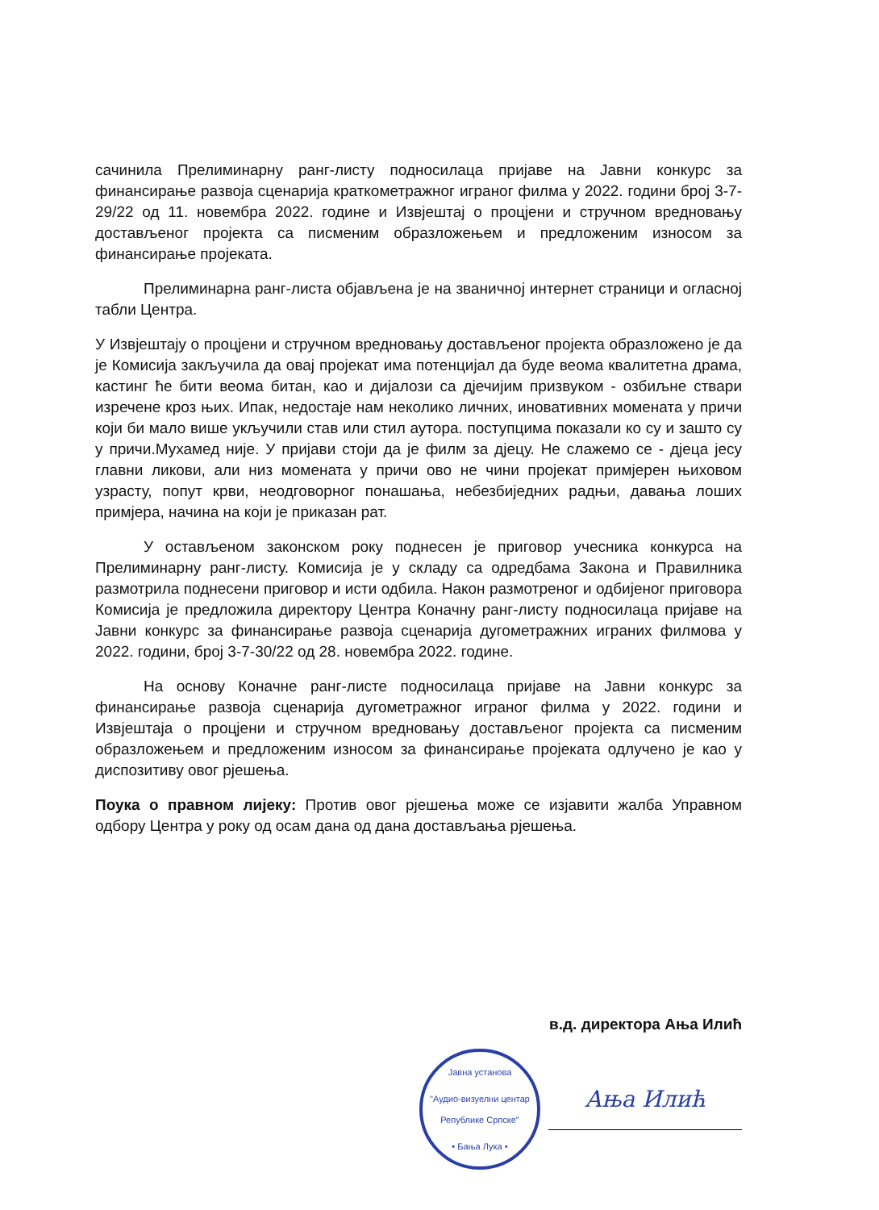сачинила Прелиминарну ранг-листу подносилаца пријаве на Јавни конкурс за финансирање развоја сценарија краткометражног играног филма у 2022. години број 3-7-29/22 од 11. новембра 2022. године и Извјештај о процјени и стручном вредновању достављеног пројекта са писменим образложењем и предложеним износом за финансирање пројеката.
Прелиминарна ранг-листа објављена је на званичној интернет страници и огласној табли Центра.
У Извјештају о процјени и стручном вредновању достављеног пројекта образложено је да је Комисија закључила да овај пројекат има потенцијал да буде веома квалитетна драма, кастинг ће бити веома битан, као и дијалози са дјечијим призвуком - озбиљне ствари изречене кроз њих. Ипак, недостаје нам неколико личних, иновативних момената у причи који би мало више укључили став или стил аутора. поступцима показали ко су и зашто су у причи.Мухамед није. У пријави стоји да је филм за дјецу. Не слажемо се - дјеца јесу главни ликови, али низ момената у причи ово не чини пројекат примјерен њиховом узрасту, попут крви, неодговорног понашања, небезбиједних радњи, давања лоших примјера, начина на који је приказан рат.
У остављеном законском року поднесен је приговор учесника конкурса на Прелиминарну ранг-листу. Комисија је у складу са одредбама Закона и Правилника размотрила поднесени приговор и исти одбила. Након размотреног и одбијеног приговора Комисија је предложила директору Центра Коначну ранг-листу подносилаца пријаве на Јавни конкурс за финансирање развоја сценарија дугометражних играних филмова у 2022. години, број 3-7-30/22 од 28. новембра 2022. године.
На основу Коначне ранг-листе подносилаца пријаве на Јавни конкурс за финансирање развоја сценарија дугометражног играног филма у 2022. години и Извјештаја о процјени и стручном вредновању достављеног пројекта са писменим образложењем и предложеним износом за финансирање пројеката одлучено је као у диспозитиву овог рјешења.
Поука о правном лијеку: Против овог рјешења може се изјавити жалба Управном одбору Центра у року од осам дана од дана достављања рјешења.
в.д. директора Ања Илић
Јавна установа
"Аудио-визуелни центар
Републике Српске"
• Бања Лука •
Ања Илић